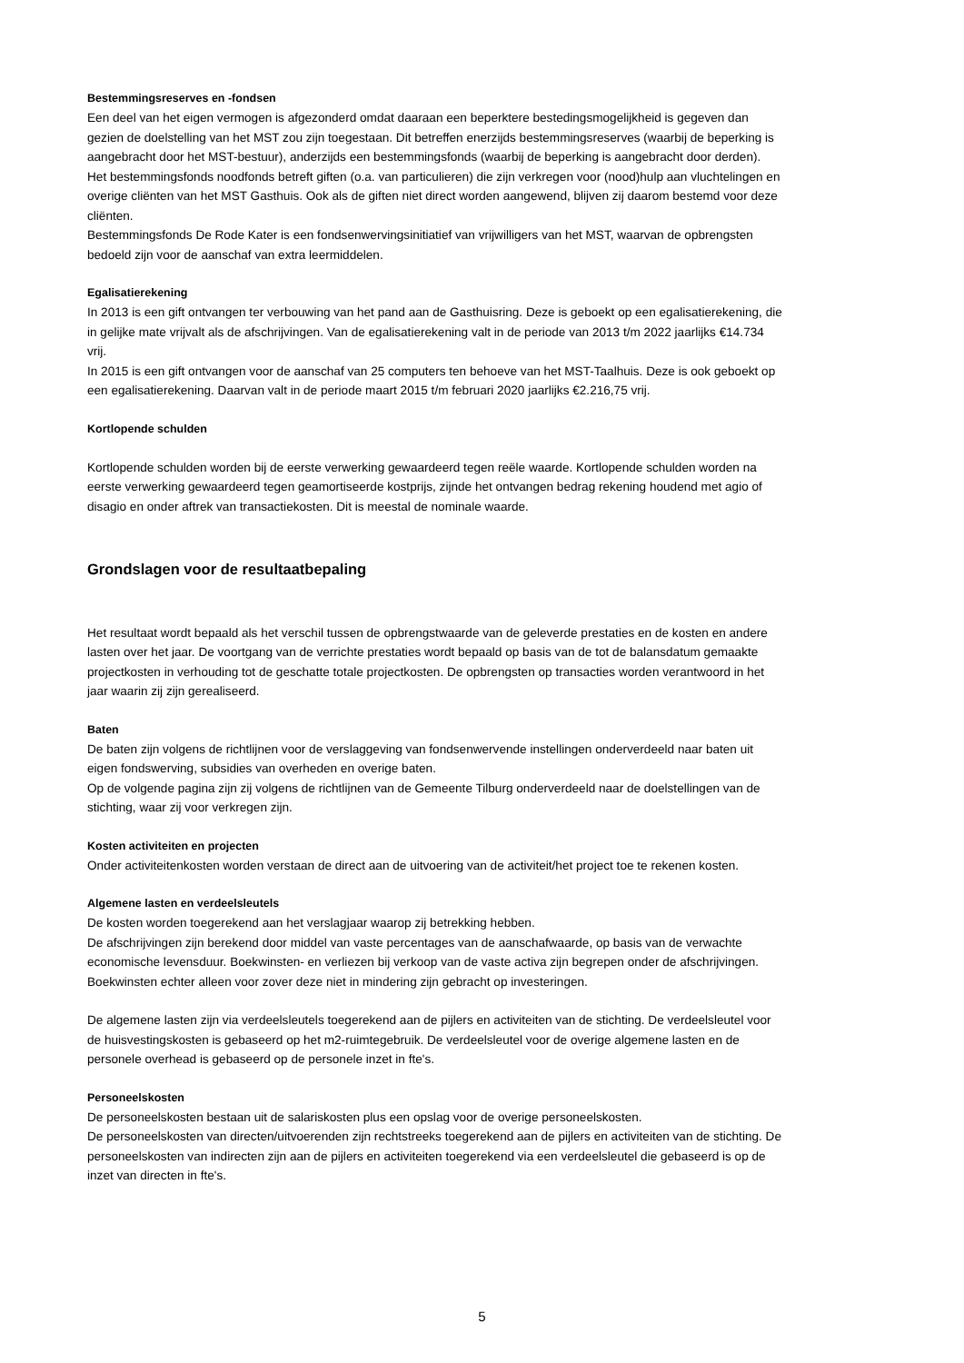Bestemmingsreserves en -fondsen
Een deel van het eigen vermogen is afgezonderd omdat daaraan een beperktere bestedingsmogelijkheid is gegeven dan gezien de doelstelling van het MST zou zijn toegestaan. Dit betreffen enerzijds bestemmingsreserves (waarbij de beperking is aangebracht door het MST-bestuur), anderzijds een bestemmingsfonds (waarbij de beperking is aangebracht door derden).
Het bestemmingsfonds noodfonds betreft giften (o.a. van particulieren) die zijn verkregen voor (nood)hulp aan vluchtelingen en overige cliënten van het MST Gasthuis. Ook als de giften niet direct worden aangewend, blijven zij daarom bestemd voor deze cliënten.
Bestemmingsfonds De Rode Kater is een fondsenwervingsinitiatief van vrijwilligers van het MST, waarvan de opbrengsten bedoeld zijn voor de aanschaf van extra leermiddelen.
Egalisatierekening
In 2013 is een gift ontvangen ter verbouwing van het pand aan de Gasthuisring. Deze is geboekt op een egalisatierekening, die in gelijke mate vrijvalt als de afschrijvingen. Van de egalisatierekening valt in de periode van 2013 t/m 2022 jaarlijks €14.734 vrij.
In 2015 is een gift ontvangen voor de aanschaf van 25 computers ten behoeve van het MST-Taalhuis. Deze is ook geboekt op een egalisatierekening. Daarvan valt in de periode maart 2015 t/m februari 2020 jaarlijks €2.216,75 vrij.
Kortlopende schulden
Kortlopende schulden worden bij de eerste verwerking gewaardeerd tegen reële waarde. Kortlopende schulden worden na eerste verwerking gewaardeerd tegen geamortiseerde kostprijs, zijnde het ontvangen bedrag rekening houdend met agio of disagio en onder aftrek van transactiekosten. Dit is meestal de nominale waarde.
Grondslagen voor de resultaatbepaling
Het resultaat wordt bepaald als het verschil tussen de opbrengstwaarde van de geleverde prestaties en de kosten en andere lasten over het jaar. De voortgang van de verrichte prestaties wordt bepaald op basis van de tot de balansdatum gemaakte projectkosten in verhouding tot de geschatte totale projectkosten. De opbrengsten op transacties worden verantwoord in het jaar waarin zij zijn gerealiseerd.
Baten
De baten zijn volgens de richtlijnen voor de verslaggeving van fondsenwervende instellingen onderverdeeld naar baten uit eigen fondswerving, subsidies van overheden en overige baten.
Op de volgende pagina zijn zij volgens de richtlijnen van de Gemeente Tilburg onderverdeeld naar de doelstellingen van de stichting, waar zij voor verkregen zijn.
Kosten activiteiten en projecten
Onder activiteitenkosten worden verstaan de direct aan de uitvoering van de activiteit/het project toe te rekenen kosten.
Algemene lasten en verdeelsleutels
De kosten worden toegerekend aan het verslagjaar waarop zij betrekking hebben.
De afschrijvingen zijn berekend door middel van vaste percentages van de aanschafwaarde, op basis van de verwachte economische levensduur. Boekwinsten- en verliezen bij verkoop van de vaste activa zijn begrepen onder de afschrijvingen. Boekwinsten echter alleen voor zover deze niet in mindering zijn gebracht op investeringen.
De algemene lasten zijn via verdeelsleutels toegerekend aan de pijlers en activiteiten van de stichting. De verdeelsleutel voor de huisvestingskosten is gebaseerd op het m2-ruimtegebruik. De verdeelsleutel voor de overige algemene lasten en de personele overhead is gebaseerd op de personele inzet in fte's.
Personeelskosten
De personeelskosten bestaan uit de salariskosten plus een opslag voor de overige personeelskosten.
De personeelskosten van directen/uitvoerenden zijn rechtstreeks toegerekend aan de pijlers en activiteiten van de stichting. De personeelskosten van indirecten zijn aan de pijlers en activiteiten toegerekend via een verdeelsleutel die gebaseerd is op de inzet van directen in fte's.
5